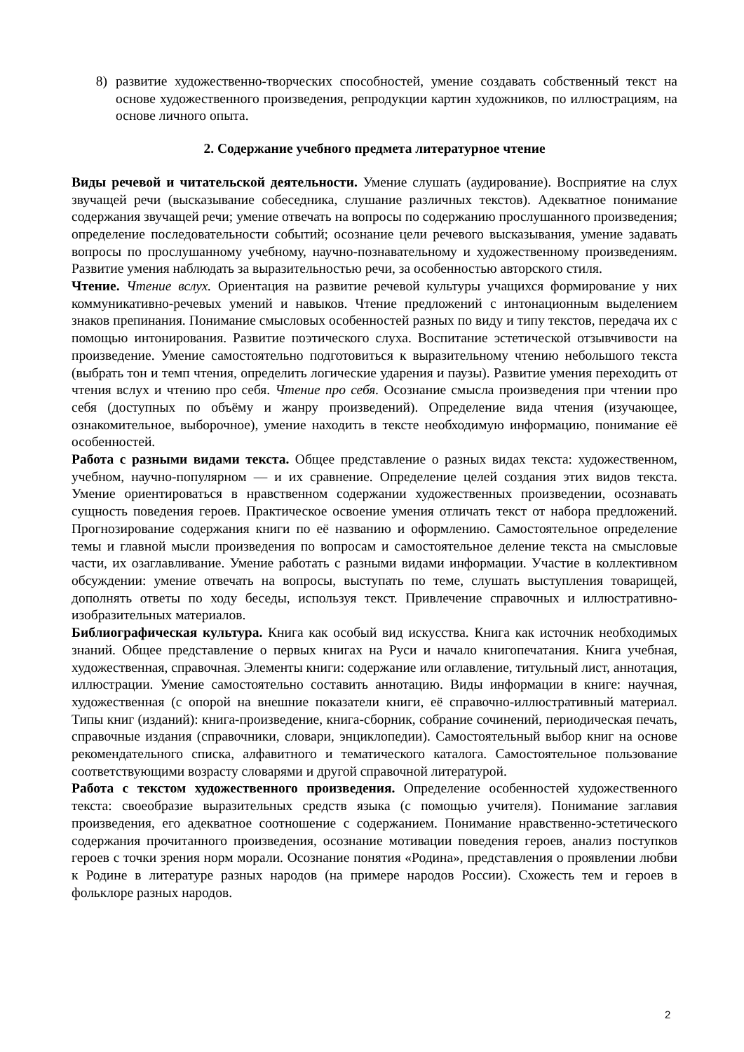8) развитие художественно-творческих способностей, умение создавать собственный текст на основе художественного произведения, репродукции картин художников, по иллюстрациям, на основе личного опыта.
2. Содержание учебного предмета литературное чтение
Виды речевой и читательской деятельности. Умение слушать (аудирование). Восприятие на слух звучащей речи (высказывание собеседника, слушание различных текстов). Адекватное понимание содержания звучащей речи; умение отвечать на вопросы по содержанию прослушанного произведения; определение последовательности событий; осознание цели речевого высказывания, умение задавать вопросы по прослушанному учебному, научно-познавательному и художественному произведениям. Развитие умения наблюдать за выразительностью речи, за особенностью авторского стиля.
Чтение. Чтение вслух. Ориентация на развитие речевой культуры учащихся формирование у них коммуникативно-речевых умений и навыков. Чтение предложений с интонационным выделением знаков препинания. Понимание смысловых особенностей разных по виду и типу текстов, передача их с помощью интонирования. Развитие поэтического слуха. Воспитание эстетической отзывчивости на произведение. Умение самостоятельно подготовиться к выразительному чтению небольшого текста (выбрать тон и темп чтения, определить логические ударения и паузы). Развитие умения переходить от чтения вслух и чтению про себя. Чтение про себя. Осознание смысла произведения при чтении про себя (доступных по объёму и жанру произведений). Определение вида чтения (изучающее, ознакомительное, выборочное), умение находить в тексте необходимую информацию, понимание её особенностей.
Работа с разными видами текста. Общее представление о разных видах текста: художественном, учебном, научно-популярном — и их сравнение. Определение целей создания этих видов текста. Умение ориентироваться в нравственном содержании художественных произведении, осознавать сущность поведения героев. Практическое освоение умения отличать текст от набора предложений. Прогнозирование содержания книги по её названию и оформлению. Самостоятельное определение темы и главной мысли произведения по вопросам и самостоятельное деление текста на смысловые части, их озаглавливание. Умение работать с разными видами информации. Участие в коллективном обсуждении: умение отвечать на вопросы, выступать по теме, слушать выступления товарищей, дополнять ответы по ходу беседы, используя текст. Привлечение справочных и иллюстративно-изобразительных материалов.
Библиографическая культура. Книга как особый вид искусства. Книга как источник необходимых знаний. Общее представление о первых книгах на Руси и начало книгопечатания. Книга учебная, художественная, справочная. Элементы книги: содержание или оглавление, титульный лист, аннотация, иллюстрации. Умение самостоятельно составить аннотацию. Виды информации в книге: научная, художественная (с опорой на внешние показатели книги, её справочно-иллюстративный материал. Типы книг (изданий): книга-произведение, книга-сборник, собрание сочинений, периодическая печать, справочные издания (справочники, словари, энциклопедии). Самостоятельный выбор книг на основе рекомендательного списка, алфавитного и тематического каталога. Самостоятельное пользование соответствующими возрасту словарями и другой справочной литературой.
Работа с текстом художественного произведения. Определение особенностей художественного текста: своеобразие выразительных средств языка (с помощью учителя). Понимание заглавия произведения, его адекватное соотношение с содержанием. Понимание нравственно-эстетического содержания прочитанного произведения, осознание мотивации поведения героев, анализ поступков героев с точки зрения норм морали. Осознание понятия «Родина», представления о проявлении любви к Родине в литературе разных народов (на примере народов России). Схожесть тем и героев в фольклоре разных народов.
2